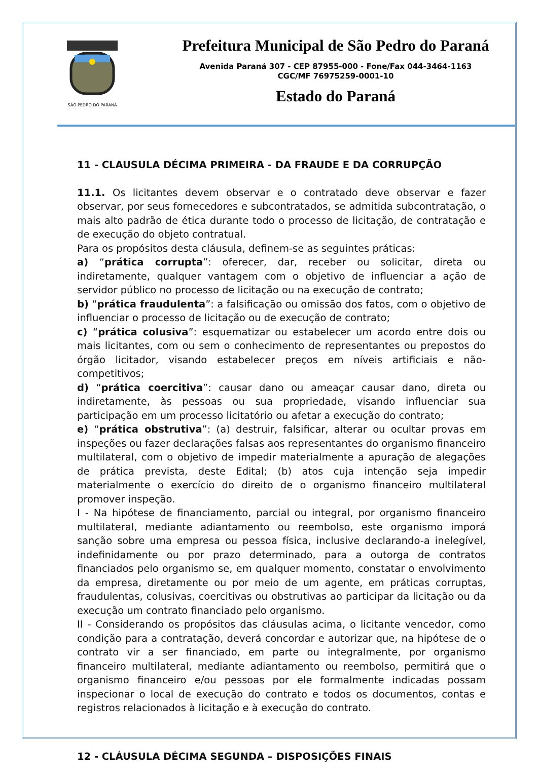SÃO PEDRO DO PARANÁ
Prefeitura Municipal de São Pedro do Paraná
Avenida Paraná 307 - CEP 87955-000 - Fone/Fax 044-3464-1163
CGC/MF 76975259-0001-10
Estado do Paraná
11 - CLAUSULA DÉCIMA PRIMEIRA - DA FRAUDE E DA CORRUPÇÃO
11.1. Os licitantes devem observar e o contratado deve observar e fazer observar, por seus fornecedores e subcontratados, se admitida subcontratação, o mais alto padrão de ética durante todo o processo de licitação, de contratação e de execução do objeto contratual.
Para os propósitos desta cláusula, definem-se as seguintes práticas:
a) “prática corrupta”: oferecer, dar, receber ou solicitar, direta ou indiretamente, qualquer vantagem com o objetivo de influenciar a ação de servidor público no processo de licitação ou na execução de contrato;
b) “prática fraudulenta”: a falsificação ou omissão dos fatos, com o objetivo de influenciar o processo de licitação ou de execução de contrato;
c) “prática colusiva”: esquematizar ou estabelecer um acordo entre dois ou mais licitantes, com ou sem o conhecimento de representantes ou prepostos do órgão licitador, visando estabelecer preços em níveis artificiais e não-competitivos;
d) “prática coercitiva”: causar dano ou ameaçar causar dano, direta ou indiretamente, às pessoas ou sua propriedade, visando influenciar sua participação em um processo licitatório ou afetar a execução do contrato;
e) “prática obstrutiva”: (a) destruir, falsificar, alterar ou ocultar provas em inspeções ou fazer declarações falsas aos representantes do organismo financeiro multilateral, com o objetivo de impedir materialmente a apuração de alegações de prática prevista, deste Edital; (b) atos cuja intenção seja impedir materialmente o exercício do direito de o organismo financeiro multilateral promover inspeção.
I - Na hipótese de financiamento, parcial ou integral, por organismo financeiro multilateral, mediante adiantamento ou reembolso, este organismo imporá sanção sobre uma empresa ou pessoa física, inclusive declarando-a inelegível, indefinidamente ou por prazo determinado, para a outorga de contratos financiados pelo organismo se, em qualquer momento, constatar o envolvimento da empresa, diretamente ou por meio de um agente, em práticas corruptas, fraudulentas, colusivas, coercitivas ou obstrutivas ao participar da licitação ou da execução um contrato financiado pelo organismo.
II - Considerando os propósitos das cláusulas acima, o licitante vencedor, como condição para a contratação, deverá concordar e autorizar que, na hipótese de o contrato vir a ser financiado, em parte ou integralmente, por organismo financeiro multilateral, mediante adiantamento ou reembolso, permitirá que o organismo financeiro e/ou pessoas por ele formalmente indicadas possam inspecionar o local de execução do contrato e todos os documentos, contas e registros relacionados à licitação e à execução do contrato.
12 - CLÁUSULA DÉCIMA SEGUNDA – DISPOSIÇÕES FINAIS